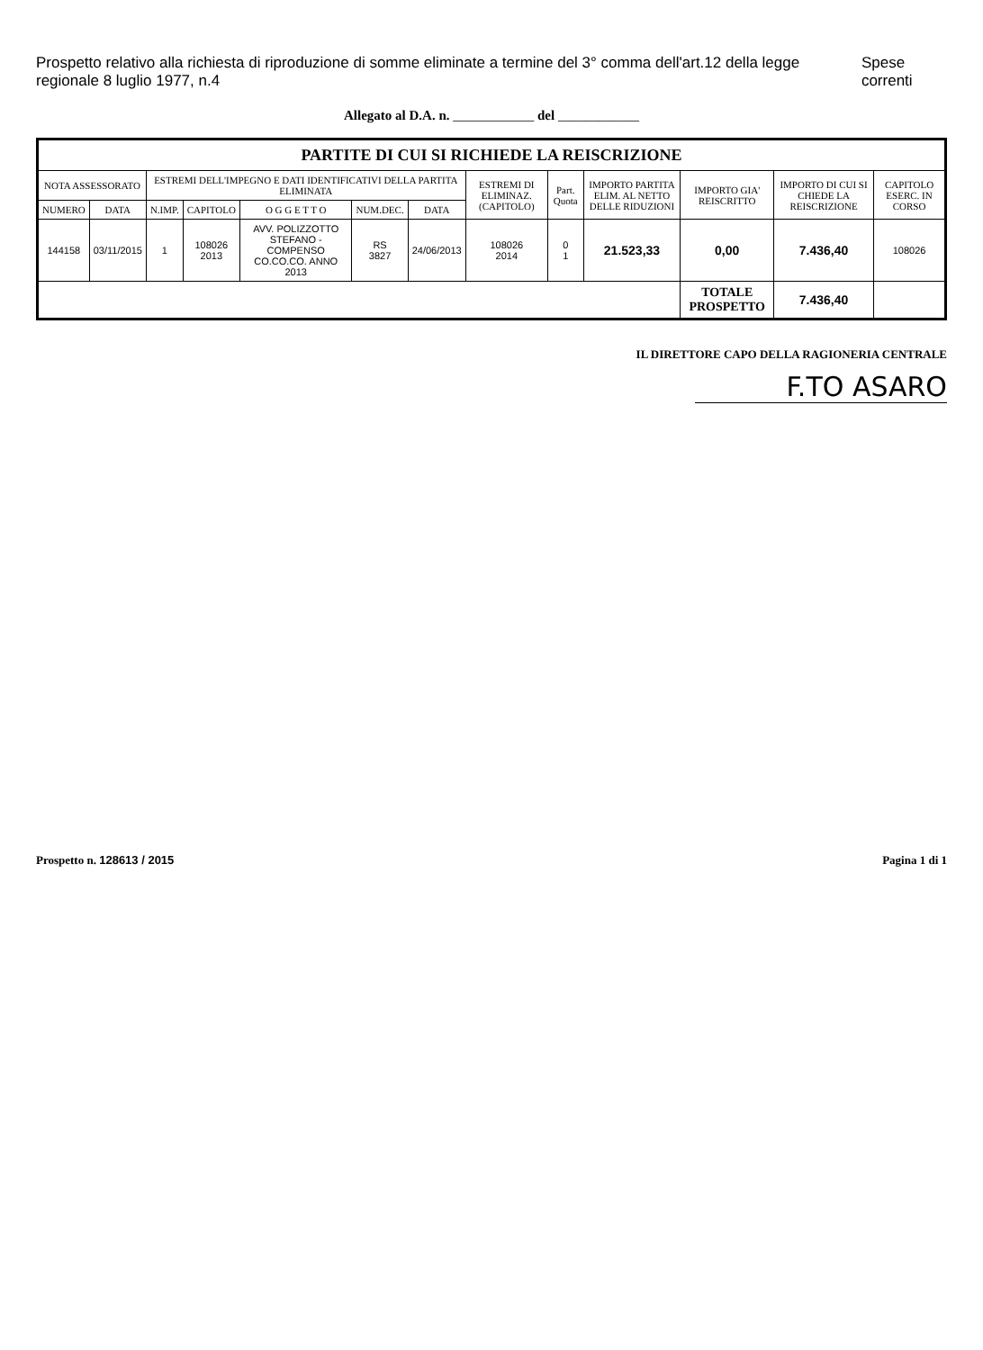Prospetto relativo alla richiesta di riproduzione di somme eliminate a termine del 3° comma dell'art.12 della legge regionale 8 luglio 1977, n.4 Spese correnti
Allegato al D.A. n. ____________ del ____________
| PARTITE DI CUI SI RICHIEDE LA REISCRIZIONE | | | | | | | | | | | | |
| --- | --- | --- | --- | --- | --- | --- | --- | --- | --- | --- | --- | --- |
| NOTA ASSESSORATO | | ESTREMI DELL'IMPEGNO E DATI IDENTIFICATIVI DELLA PARTITA ELIMINATA | | | | | ESTREMI DI ELIMINAZ. (CAPITOLO) | Part. Quota | IMPORTO PARTITA ELIM. AL NETTO DELLE RIDUZIONI | IMPORTO GIA' REISCRITTO | IMPORTO DI CUI SI CHIEDE LA REISCRIZIONE | CAPITOLO ESERC. IN CORSO |
| NUMERO | DATA | N.IMP. | CAPITOLO | O G G E T T O | NUM.DEC. | DATA | | | | | | |
| 144158 | 03/11/2015 | 1 | 108026 2013 | AVV. POLIZZOTTO STEFANO - COMPENSO CO.CO.CO. ANNO 2013 | RS 3827 | 24/06/2013 | 108026 2014 | 0 1 | 21.523,33 | 0,00 | 7.436,40 | 108026 |
| | | | | | | | | | | TOTALE PROSPETTO | 7.436,40 | |
IL DIRETTORE CAPO DELLA RAGIONERIA CENTRALE
F.TO ASARO
Prospetto n. 128613 / 2015 Pagina 1 di 1